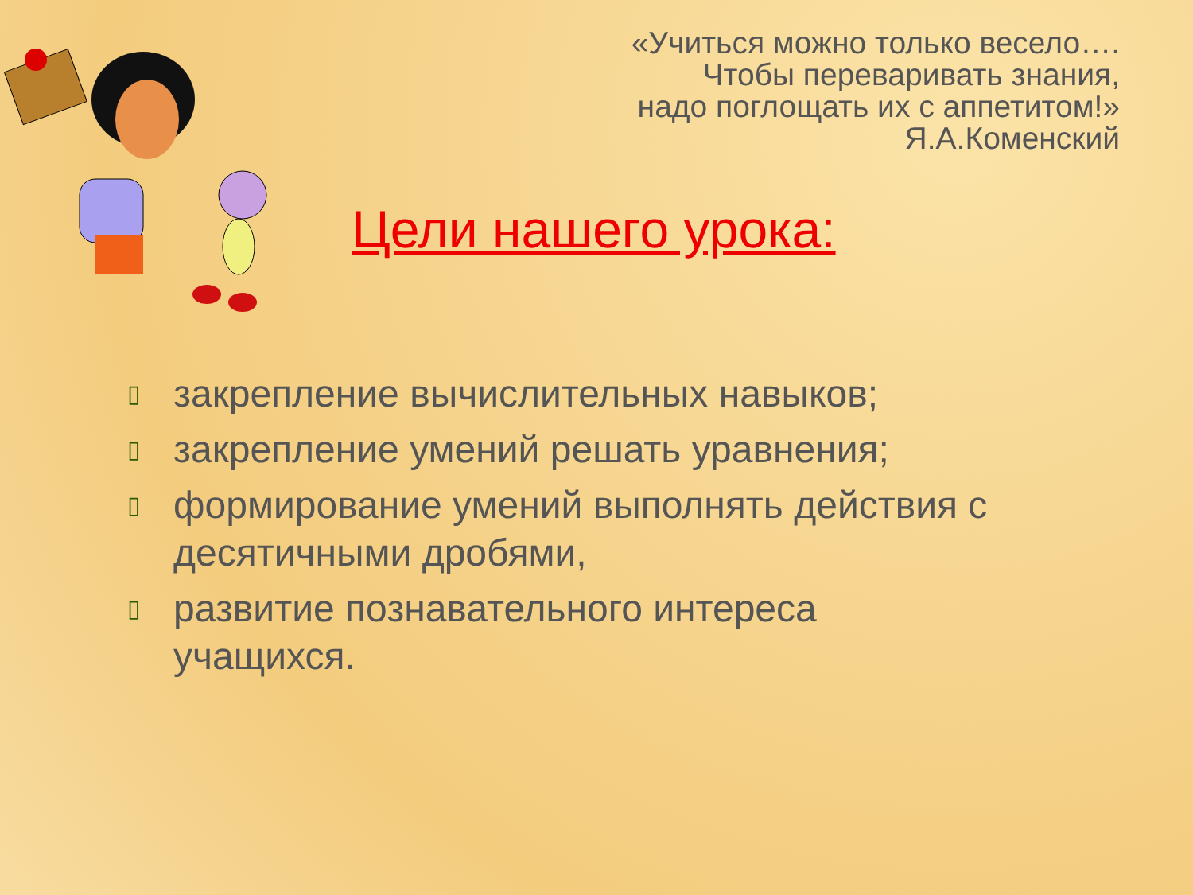«Учиться можно только весело….
Чтобы переваривать знания,
надо поглощать их с аппетитом!»
Я.А.Коменский
Цели нашего урока:
▯ закрепление вычислительных навыков;
▯ закрепление умений решать уравнения;
▯ формирование умений выполнять действия с десятичными дробями,
▯ развитие познавательного интереса учащихся.